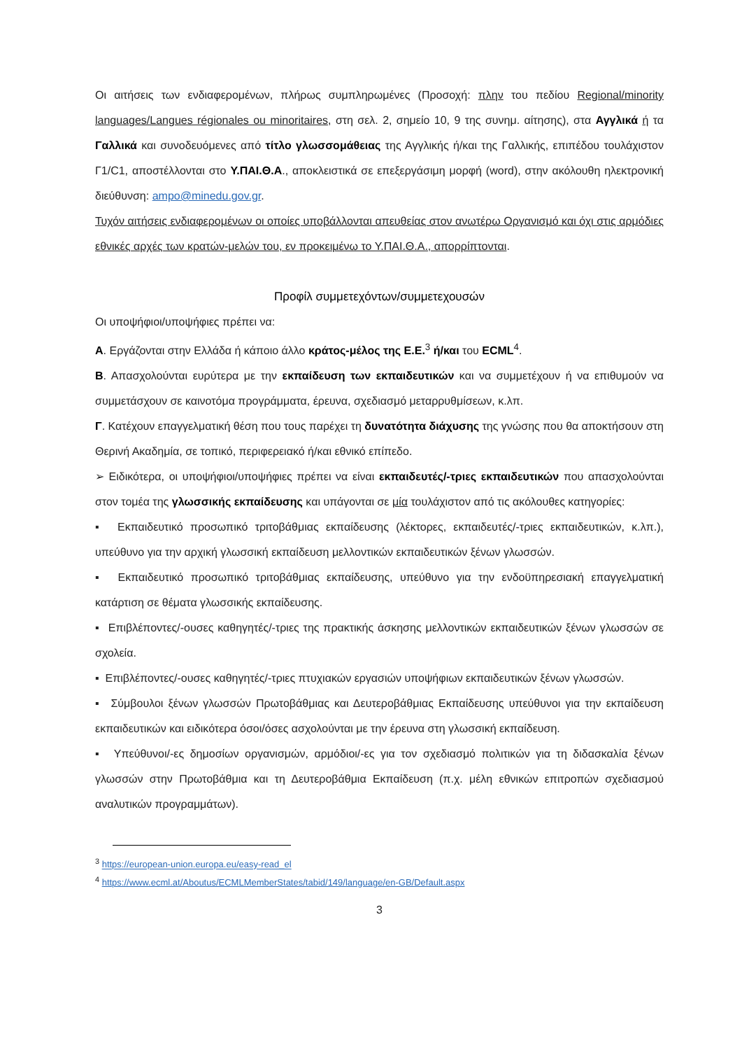Οι αιτήσεις των ενδιαφερομένων, πλήρως συμπληρωμένες (Προσοχή: πλην του πεδίου Regional/minority languages/Langues régionales ou minoritaires, στη σελ. 2, σημείο 10, 9 της συνημ. αίτησης), στα Αγγλικά ή τα Γαλλικά και συνοδευόμενες από τίτλο γλωσσομάθειας της Αγγλικής ή/και της Γαλλικής, επιπέδου τουλάχιστον Γ1/C1, αποστέλλονται στο Υ.ΠΑΙ.Θ.Α., αποκλειστικά σε επεξεργάσιμη μορφή (word), στην ακόλουθη ηλεκτρονική διεύθυνση: ampo@minedu.gov.gr.
Τυχόν αιτήσεις ενδιαφερομένων οι οποίες υποβάλλονται απευθείας στον ανωτέρω Οργανισμό και όχι στις αρμόδιες εθνικές αρχές των κρατών-μελών του, εν προκειμένω το Υ.ΠΑΙ.Θ.Α., απορρίπτονται.
Προφίλ συμμετεχόντων/συμμετεχουσών
Οι υποψήφιοι/υποψήφιες πρέπει να:
Α. Εργάζονται στην Ελλάδα ή κάποιο άλλο κράτος-μέλος της Ε.Ε.<sup>3</sup> ή/και του ECML<sup>4</sup>.
Β. Απασχολούνται ευρύτερα με την εκπαίδευση των εκπαιδευτικών και να συμμετέχουν ή να επιθυμούν να συμμετάσχουν σε καινοτόμα προγράμματα, έρευνα, σχεδιασμό μεταρρυθμίσεων, κ.λπ.
Γ. Κατέχουν επαγγελματική θέση που τους παρέχει τη δυνατότητα διάχυσης της γνώσης που θα αποκτήσουν στη Θερινή Ακαδημία, σε τοπικό, περιφερειακό ή/και εθνικό επίπεδο.
➢ Ειδικότερα, οι υποψήφιοι/υποψήφιες πρέπει να είναι εκπαιδευτές/-τριες εκπαιδευτικών που απασχολούνται στον τομέα της γλωσσικής εκπαίδευσης και υπάγονται σε μία τουλάχιστον από τις ακόλουθες κατηγορίες:
▪ Εκπαιδευτικό προσωπικό τριτοβάθμιας εκπαίδευσης (λέκτορες, εκπαιδευτές/-τριες εκπαιδευτικών, κ.λπ.), υπεύθυνο για την αρχική γλωσσική εκπαίδευση μελλοντικών εκπαιδευτικών ξένων γλωσσών.
▪ Εκπαιδευτικό προσωπικό τριτοβάθμιας εκπαίδευσης, υπεύθυνο για την ενδοϋπηρεσιακή επαγγελματική κατάρτιση σε θέματα γλωσσικής εκπαίδευσης.
▪ Επιβλέποντες/-ουσες καθηγητές/-τριες της πρακτικής άσκησης μελλοντικών εκπαιδευτικών ξένων γλωσσών σε σχολεία.
▪ Επιβλέποντες/-ουσες καθηγητές/-τριες πτυχιακών εργασιών υποψήφιων εκπαιδευτικών ξένων γλωσσών.
▪ Σύμβουλοι ξένων γλωσσών Πρωτοβάθμιας και Δευτεροβάθμιας Εκπαίδευσης υπεύθυνοι για την εκπαίδευση εκπαιδευτικών και ειδικότερα όσοι/όσες ασχολούνται με την έρευνα στη γλωσσική εκπαίδευση.
▪ Υπεύθυνοι/-ες δημοσίων οργανισμών, αρμόδιοι/-ες για τον σχεδιασμό πολιτικών για τη διδασκαλία ξένων γλωσσών στην Πρωτοβάθμια και τη Δευτεροβάθμια Εκπαίδευση (π.χ. μέλη εθνικών επιτροπών σχεδιασμού αναλυτικών προγραμμάτων).
<sup>3</sup> https://european-union.europa.eu/easy-read_el
<sup>4</sup> https://www.ecml.at/Aboutus/ECMLMemberStates/tabid/149/language/en-GB/Default.aspx
3